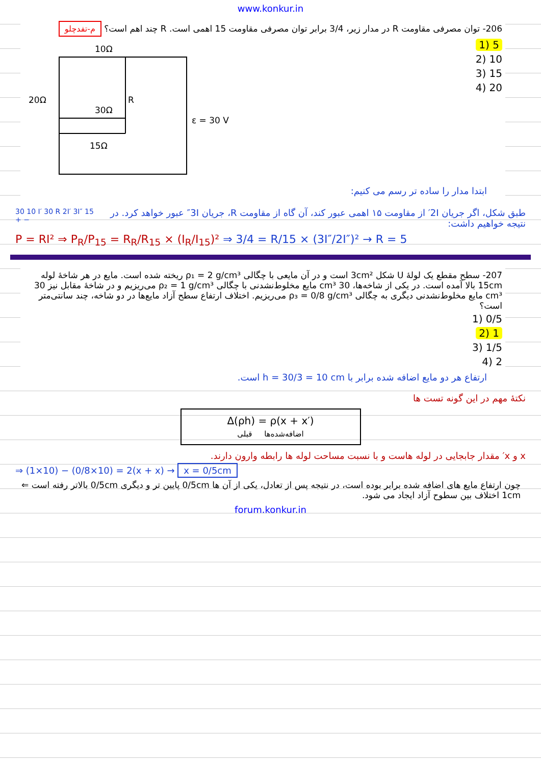www.konkur.in
206- توان مصرفی مقاومت R در مدار زیر، 3/4 برابر توان مصرفی مقاومت 15 اهمی است. R چند اهم است؟ م-تفدچلو
5 (1
10 (2
15 (3
20 (4
10Ω
20Ω
R
30Ω
15Ω
ε = 30 V
ابتدا مدار را ساده تر رسم می کنیم:
طبق شکل، اگر جریان 2I′ از مقاومت ۱۵ اهمی عبور کند، آن گاه از مقاومت R، جریان 3I″ عبور خواهد کرد. در نتیجه خواهیم داشت:
30 10 I′ 30 R 2I′ 3I″ 15 + −
P = RI² ⇒ P<sub>R</sub>/P<sub>15</sub> = R<sub>R</sub>/R<sub>15</sub> × (I<sub>R</sub>/I<sub>15</sub>)² ⇒ 3/4 = R/15 × (3I″/2I″)² → R = 5
207- سطح مقطع یک لولهٔ U شکل 3cm² است و در آن مایعی با چگالی ρ₁ = 2 g/cm³ ریخته شده است. مایع در هر شاخهٔ لوله 15cm بالا آمده است. در یکی از شاخه‌ها، 30 cm³ مایع مخلوط‌نشدنی با چگالی ρ₂ = 1 g/cm³ می‌ریزیم و در شاخهٔ مقابل نیز 30 cm³ مایع مخلوط‌نشدنی دیگری به چگالی ρ₃ = 0/8 g/cm³ می‌ریزیم. اختلاف ارتفاع سطح آزاد مایع‌ها در دو شاخه، چند سانتی‌متر است؟
0/5 (1
1 (2
1/5 (3
2 (4
ارتفاع هر دو مایع اضافه شده برابر با h = 30/3 = 10 cm است.
نکتهٔ مهم در این گونه تست ها
Δ(ρh) = ρ(x + x′)
اضافه‌شده‌ها قبلی
x و x′ مقدار جابجایی در لوله هاست و با نسبت مساحت لوله ها رابطه وارون دارند.
⇒ (1×10) − (0/8×10) = 2(x + x) → x = 0/5cm
چون ارتفاع مایع های اضافه شده برابر بوده است، در نتیجه پس از تعادل، یکی از آن ها 0/5cm پایین تر و دیگری 0/5cm بالاتر رفته است ⇐ 1cm اختلاف بین سطوح آزاد ایجاد می شود.
forum.konkur.in